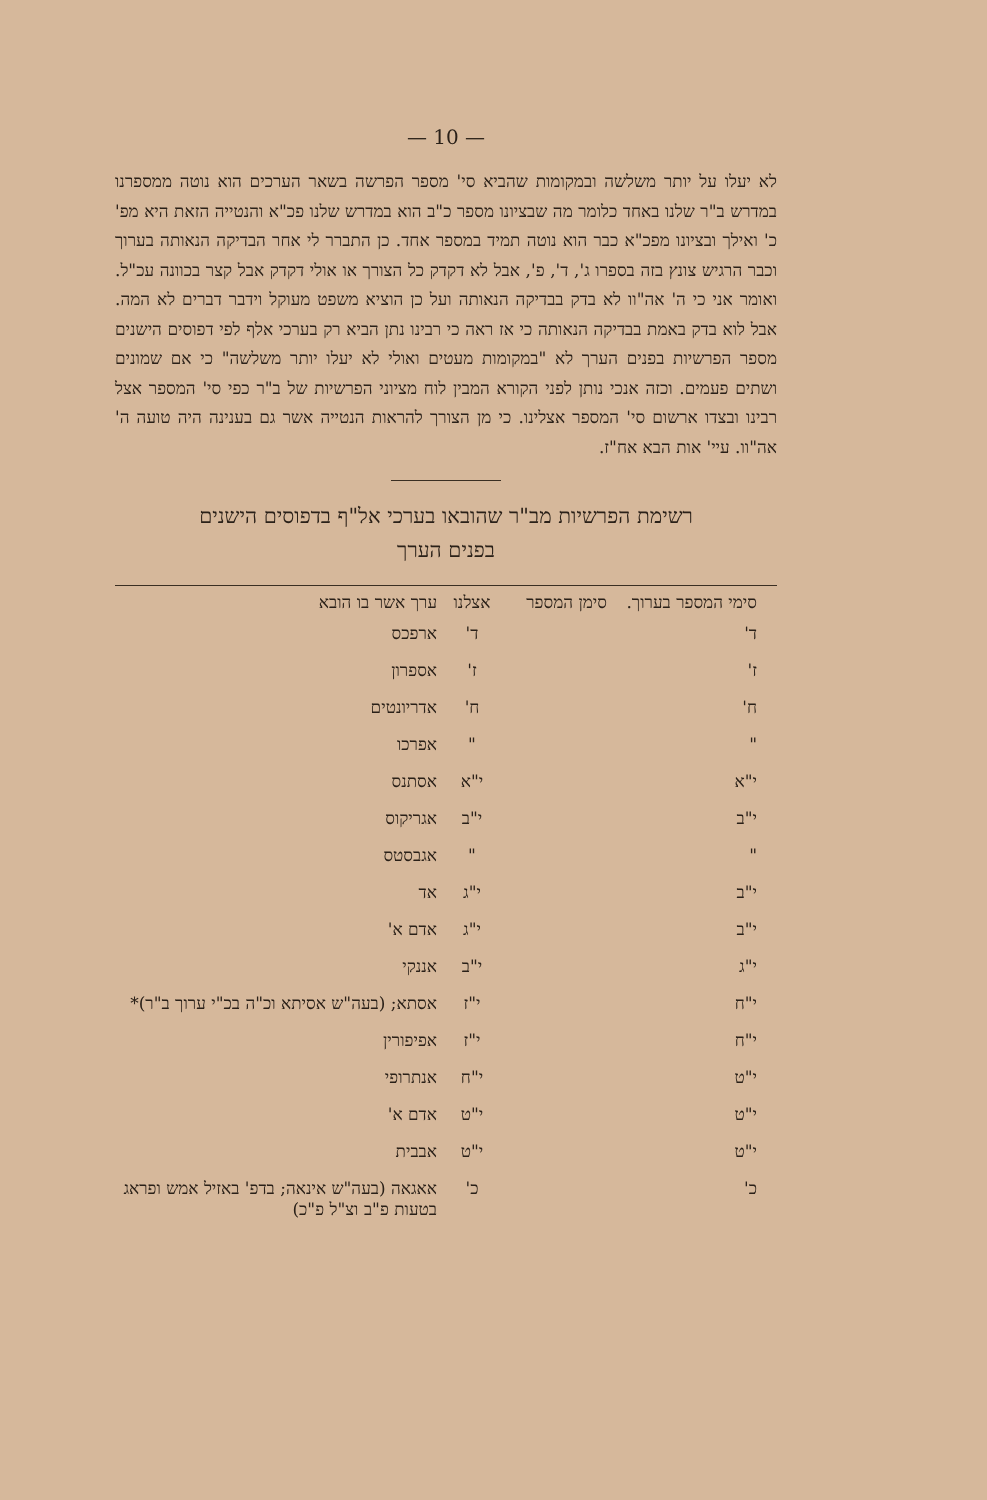— 10 —
לא יעלו על יותר משלשה ובמקומות שהביא סי' מספר הפרשה בשאר הערכים הוא נוטה ממספרנו במדרש ב"ר שלנו באחד כלומר מה שבציונו מספר כ"ב הוא במדרש שלנו פכ"א והנטייה הזאת היא מפ' כ' ואילך ובציונו מפכ"א כבר הוא נוטה תמיד במספר אחד. כן התברר לי אחר הבדיקה הנאותה בערוך וכבר הרגיש צונץ בזה בספרו ג', ד', פ', אבל לא דקדק כל הצורך או אולי דקדק אבל קצר בכוונה עכ"ל. ואומר אני כי ה' אה"וו לא בדק בבדיקה הנאותה ועל כן הוציא משפט מעוקל וידבר דברים לא המה. אבל לוא בדק באמת בבדיקה הנאותה כי אז ראה כי רבינו נתן הביא רק בערכי אלף לפי דפוסים הישנים מספר הפרשיות בפנים הערך לא "במקומות מעטים ואולי לא יעלו יותר משלשה" כי אם שמונים ושתים פעמים. וכזה אנכי נותן לפני הקורא המבין לוח מציוני הפרשיות של ב"ר כפי סי' המספר אצל רבינו ובצדו ארשום סי' המספר אצלינו. כי מן הצורך להראות הנטייה אשר גם בענינה היה טועה ה' אה"וו. עיי' אות הבא אח"ז.
רשימת הפרשיות מב"ר שהובאו בערכי אל"ף בדפוסים הישנים
בפנים הערך
| סימי המספר בערוך. | סימן המספר | אצלנו | ערך אשר בו הובא |
| --- | --- | --- | --- |
| ד' | | ד' | ארפכס |
| ז' | | ז' | אספרון |
| ח' | | ח' | אדריונטים |
| " | | " | אפרכו |
| י"א | | י"א | אסתנס |
| י"ב | | י"ב | אגריקוס |
| " | | " | אגבסטס |
| י"ב | | י"ג | אד |
| י"ב | | י"ג | אדם א' |
| י"ג | | י"ב | אננקי |
| י"ח | | י"ז | אסתא; (בעה"ש אסיתא וכ"ה בכ"י ערוך ב"ר)* |
| י"ח | | י"ז | אפיפורין |
| י"ט | | י"ח | אנתרופי |
| י"ט | | י"ט | אדם א' |
| י"ט | | י"ט | אבבית |
| כ' | | כ' | אאגאה (בעה"ש אינאה; בדפ' באזיל אמש ופראג בטעות פ"ב וצ"ל פ"כ) |